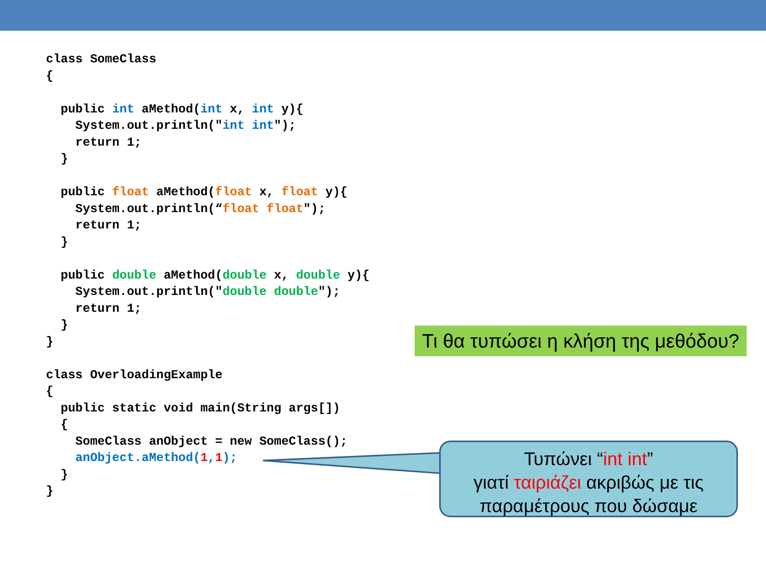class SomeClass
{

  public int aMethod(int x, int y){
    System.out.println("int int");
    return 1;
  }

  public float aMethod(float x, float y){
    System.out.println(“float float");
    return 1;
  }

  public double aMethod(double x, double y){
    System.out.println("double double");
    return 1;
  }
}

class OverloadingExample
{
  public static void main(String args[])
  {
    SomeClass anObject = new SomeClass();
    anObject.aMethod(1,1);
  }
}
Τι θα τυπώσει η κλήση της μεθόδου?
Τυπώνει “int int”
γιατί ταιριάζει ακριβώς με τις
παραμέτρους που δώσαμε